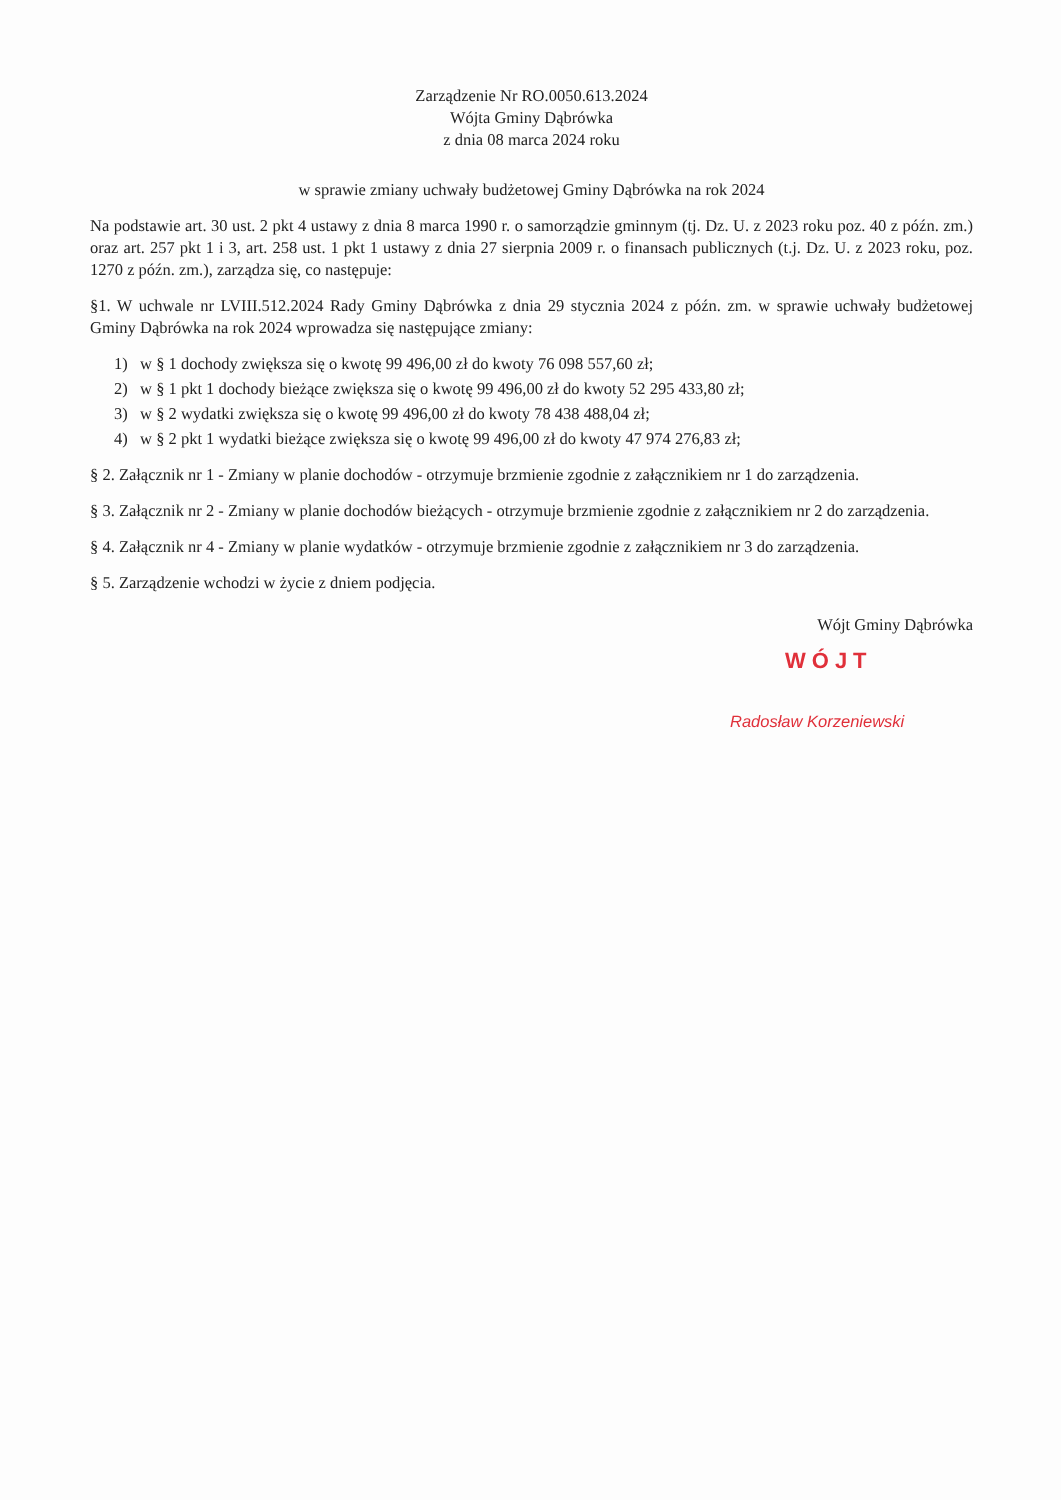Zarządzenie Nr RO.0050.613.2024
Wójta Gminy Dąbrówka
z dnia 08 marca 2024 roku
w sprawie zmiany uchwały budżetowej Gminy Dąbrówka na rok 2024
Na podstawie art. 30 ust. 2 pkt 4 ustawy z dnia 8 marca 1990 r. o samorządzie gminnym (tj. Dz. U. z 2023 roku poz. 40 z późn. zm.) oraz art. 257 pkt 1 i 3, art. 258 ust. 1 pkt 1 ustawy z dnia 27 sierpnia 2009 r. o finansach publicznych (t.j. Dz. U. z 2023 roku, poz. 1270 z późn. zm.), zarządza się, co następuje:
§1. W uchwale nr LVIII.512.2024 Rady Gminy Dąbrówka z dnia 29 stycznia 2024 z późn. zm. w sprawie uchwały budżetowej Gminy Dąbrówka na rok 2024 wprowadza się następujące zmiany:
1) w § 1 dochody zwiększa się o kwotę 99 496,00 zł do kwoty 76 098 557,60 zł;
2) w § 1 pkt 1 dochody bieżące zwiększa się o kwotę 99 496,00 zł do kwoty 52 295 433,80 zł;
3) w § 2 wydatki zwiększa się o kwotę 99 496,00 zł do kwoty 78 438 488,04 zł;
4) w § 2 pkt 1 wydatki bieżące zwiększa się o kwotę 99 496,00 zł do kwoty 47 974 276,83 zł;
§ 2. Załącznik nr 1 - Zmiany w planie dochodów - otrzymuje brzmienie zgodnie z załącznikiem nr 1 do zarządzenia.
§ 3. Załącznik nr 2 - Zmiany w planie dochodów bieżących - otrzymuje brzmienie zgodnie z załącznikiem nr 2 do zarządzenia.
§ 4. Załącznik nr 4 - Zmiany w planie wydatków - otrzymuje brzmienie zgodnie z załącznikiem nr 3 do zarządzenia.
§ 5. Zarządzenie wchodzi w życie z dniem podjęcia.
Wójt Gminy Dąbrówka
WÓJT
Radosław Korzeniewski